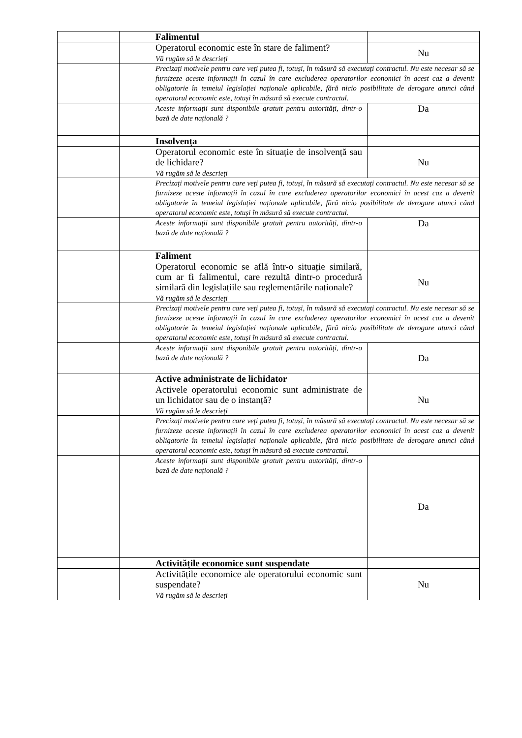| | Falimentul | |
| | Operatorul economic este în stare de faliment? Vă rugăm să le descrieți | Nu |
| | Precizați motivele pentru care veți putea fi, totuși, în măsură să executați contractul. Nu este necesar să se furnizeze aceste informații în cazul în care excluderea operatorilor economici în acest caz a devenit obligatorie în temeiul legislației naționale aplicabile, fără nicio posibilitate de derogare atunci când operatorul economic este, totuși în măsură să execute contractul. | |
| | Aceste informații sunt disponibile gratuit pentru autorități, dintr-o bază de date națională ? | Da |
| | Insolvența | |
| | Operatorul economic este în situație de insolvență sau de lichidare? Vă rugăm să le descrieți | Nu |
| | Precizați motivele pentru care veți putea fi, totuși, în măsură să executați contractul. Nu este necesar să se furnizeze aceste informații în cazul în care excluderea operatorilor economici în acest caz a devenit obligatorie în temeiul legislației naționale aplicabile, fără nicio posibilitate de derogare atunci când operatorul economic este, totuși în măsură să execute contractul. | |
| | Aceste informații sunt disponibile gratuit pentru autorități, dintr-o bază de date națională ? | Da |
| | Faliment | |
| | Operatorul economic se află într-o situație similară, cum ar fi falimentul, care rezultă dintr-o procedură similară din legislațiile sau reglementările naționale? Vă rugăm să le descrieți | Nu |
| | Precizați motivele pentru care veți putea fi, totuși, în măsură să executați contractul. Nu este necesar să se furnizeze aceste informații în cazul în care excluderea operatorilor economici în acest caz a devenit obligatorie în temeiul legislației naționale aplicabile, fără nicio posibilitate de derogare atunci când operatorul economic este, totuși în măsură să execute contractul. | |
| | Aceste informații sunt disponibile gratuit pentru autorități, dintr-o bază de date națională ? | Da |
| | Active administrate de lichidator | |
| | Activele operatorului economic sunt administrate de un lichidator sau de o instanță? Vă rugăm să le descrieți | Nu |
| | Precizați motivele pentru care veți putea fi, totuși, în măsură să executați contractul. Nu este necesar să se furnizeze aceste informații în cazul în care excluderea operatorilor economici în acest caz a devenit obligatorie în temeiul legislației naționale aplicabile, fără nicio posibilitate de derogare atunci când operatorul economic este, totuși în măsură să execute contractul. | |
| | Aceste informații sunt disponibile gratuit pentru autorități, dintr-o bază de date națională ? | Da |
| | Activitățile economice sunt suspendate | |
| | Activitățile economice ale operatorului economic sunt suspendate? Vă rugăm să le descrieți | Nu |